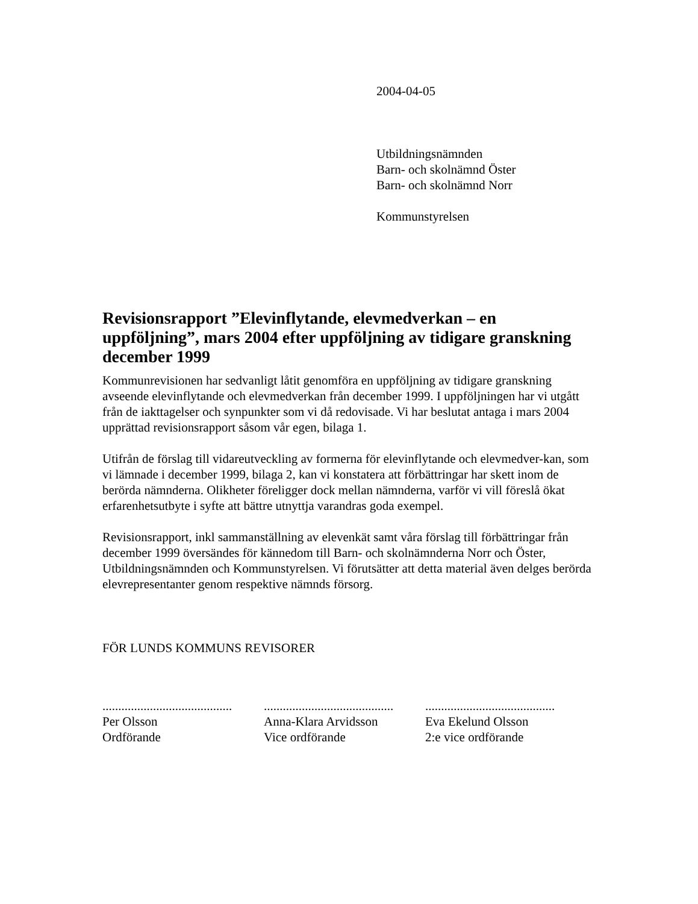2004-04-05
Utbildningsnämnden
Barn- och skolnämnd Öster
Barn- och skolnämnd Norr
Kommunstyrelsen
Revisionsrapport ”Elevinflytande, elevmedverkan – en uppföljning”, mars 2004 efter uppföljning av tidigare granskning december 1999
Kommunrevisionen har sedvanligt låtit genomföra en uppföljning av tidigare granskning avseende elevinflytande och elevmedverkan från december 1999. I uppföljningen har vi utgått från de iakttagelser och synpunkter som vi då redovisade. Vi har beslutat antaga i mars 2004 upprättad revisionsrapport såsom vår egen, bilaga 1.
Utifrån de förslag till vidareutveckling av formerna för elevinflytande och elevmedver-kan, som vi lämnade i december 1999, bilaga 2, kan vi konstatera att förbättringar har skett inom de berörda nämnderna. Olikheter föreligger dock mellan nämnderna, varför vi vill föreslå ökat erfarenhetsutbyte i syfte att bättre utnyttja varandras goda exempel.
Revisionsrapport, inkl sammanställning av elevenkät samt våra förslag till förbättringar från december 1999 översändes för kännedom till Barn- och skolnämnderna Norr och Öster, Utbildningsnämnden och Kommunstyrelsen. Vi förutsätter att detta material även delges berörda elevrepresentanter genom respektive nämnds försorg.
FÖR LUNDS KOMMUNS REVISORER
.........................................
Per Olsson
Ordförande
.........................................
Anna-Klara Arvidsson
Vice ordförande
.........................................
Eva Ekelund Olsson
2:e vice ordförande